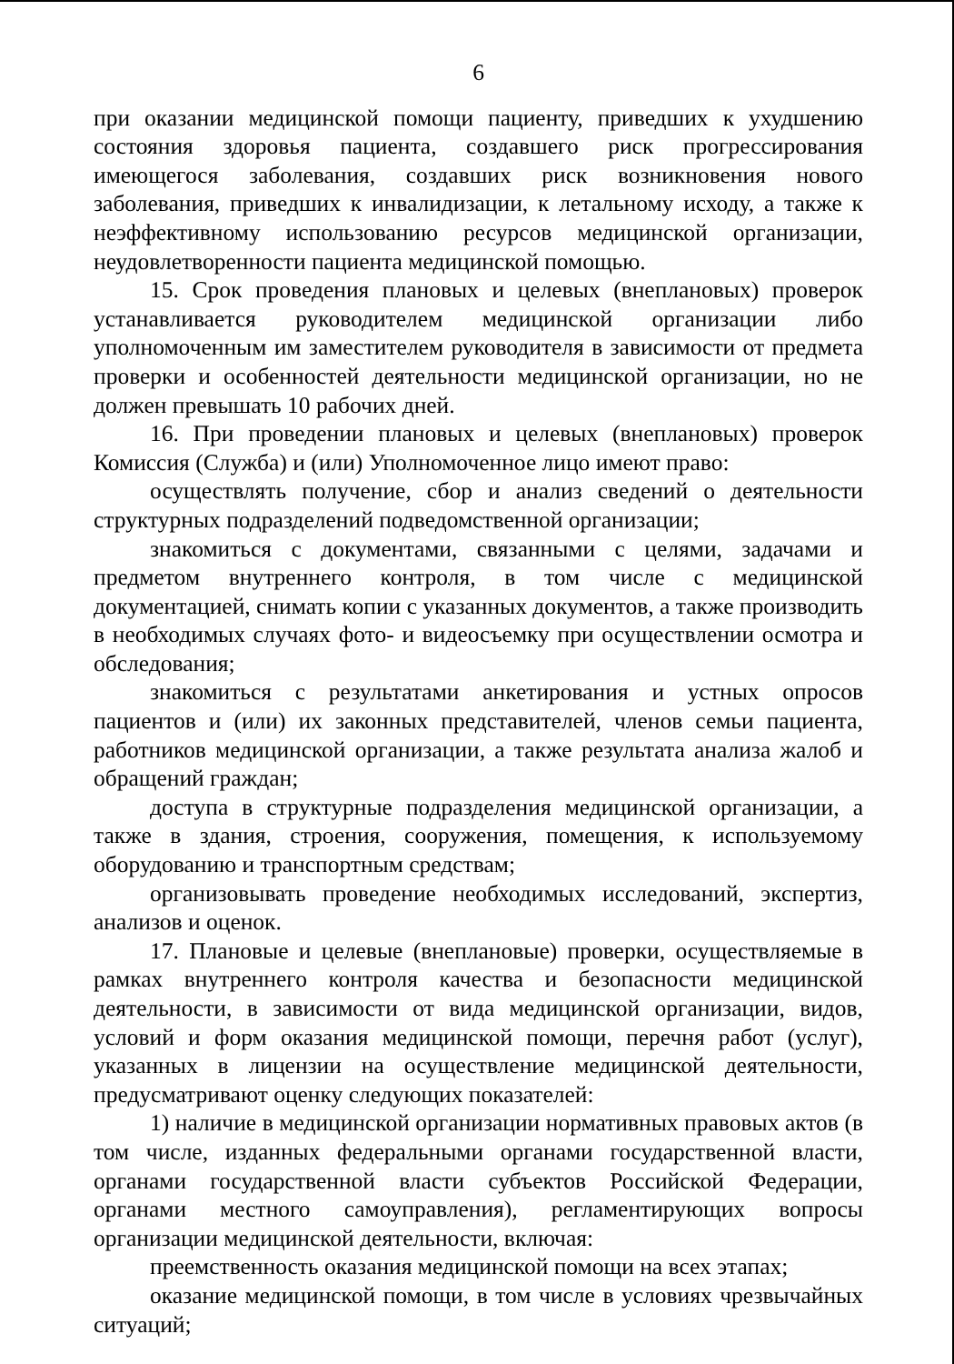6
при оказании медицинской помощи пациенту, приведших к ухудшению состояния здоровья пациента, создавшего риск прогрессирования имеющегося заболевания, создавших риск возникновения нового заболевания, приведших к инвалидизации, к летальному исходу, а также к неэффективному использованию ресурсов медицинской организации, неудовлетворенности пациента медицинской помощью.
15. Срок проведения плановых и целевых (внеплановых) проверок устанавливается руководителем медицинской организации либо уполномоченным им заместителем руководителя в зависимости от предмета проверки и особенностей деятельности медицинской организации, но не должен превышать 10 рабочих дней.
16. При проведении плановых и целевых (внеплановых) проверок Комиссия (Служба) и (или) Уполномоченное лицо имеют право:
осуществлять получение, сбор и анализ сведений о деятельности структурных подразделений подведомственной организации;
знакомиться с документами, связанными с целями, задачами и предметом внутреннего контроля, в том числе с медицинской документацией, снимать копии с указанных документов, а также производить в необходимых случаях фото- и видеосъемку при осуществлении осмотра и обследования;
знакомиться с результатами анкетирования и устных опросов пациентов и (или) их законных представителей, членов семьи пациента, работников медицинской организации, а также результата анализа жалоб и обращений граждан;
доступа в структурные подразделения медицинской организации, а также в здания, строения, сооружения, помещения, к используемому оборудованию и транспортным средствам;
организовывать проведение необходимых исследований, экспертиз, анализов и оценок.
17. Плановые и целевые (внеплановые) проверки, осуществляемые в рамках внутреннего контроля качества и безопасности медицинской деятельности, в зависимости от вида медицинской организации, видов, условий и форм оказания медицинской помощи, перечня работ (услуг), указанных в лицензии на осуществление медицинской деятельности, предусматривают оценку следующих показателей:
1) наличие в медицинской организации нормативных правовых актов (в том числе, изданных федеральными органами государственной власти, органами государственной власти субъектов Российской Федерации, органами местного самоуправления), регламентирующих вопросы организации медицинской деятельности, включая:
преемственность оказания медицинской помощи на всех этапах;
оказание медицинской помощи, в том числе в условиях чрезвычайных ситуаций;